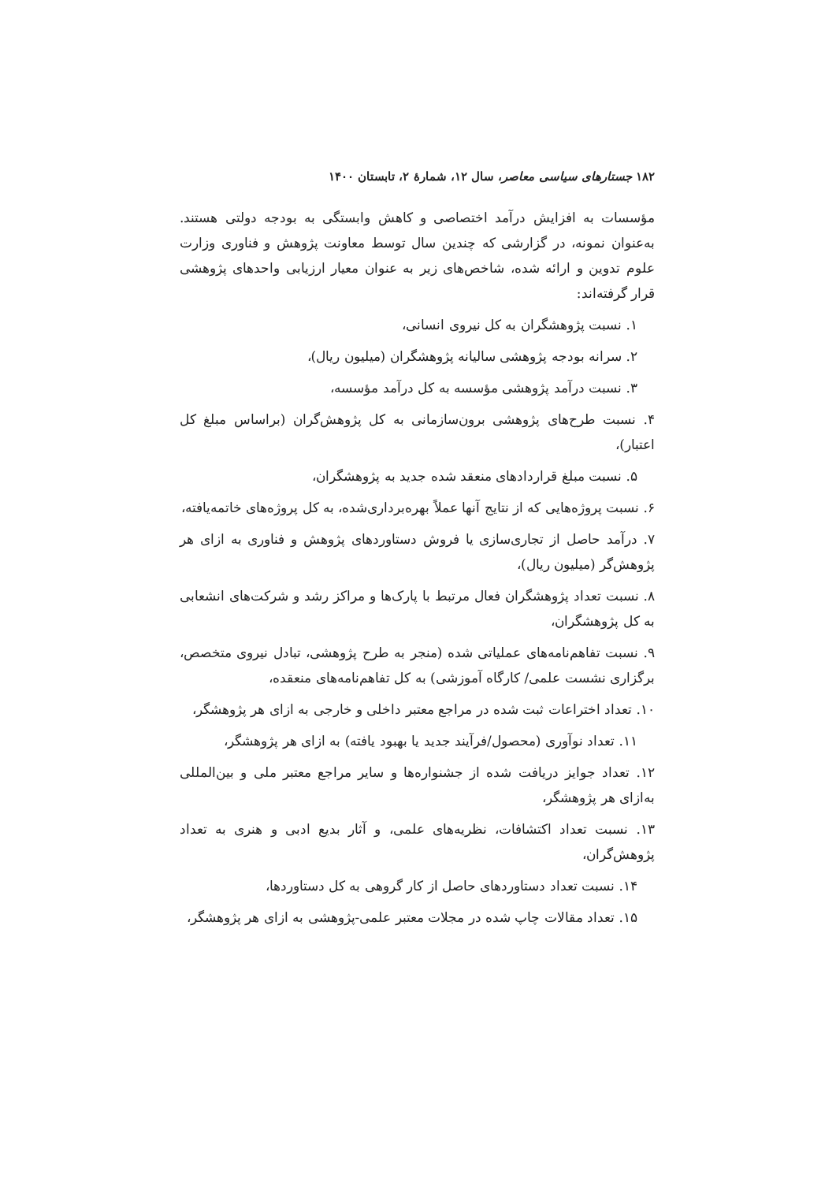۱۸۲ جستارهای سیاسی معاصر، سال ۱۲، شمارهٔ ۲، تابستان ۱۴۰۰
مؤسسات به افزایش درآمد اختصاصی و کاهش وابستگی به بودجه دولتی هستند. به‌عنوان نمونه، در گزارشی که چندین سال توسط معاونت پژوهش و فناوری وزارت علوم تدوین و ارائه شده، شاخص‌های زیر به عنوان معیار ارزیابی واحدهای پژوهشی قرار گرفته‌اند:
۱. نسبت پژوهشگران به کل نیروی انسانی،
۲. سرانه بودجه پژوهشی سالیانه پژوهشگران (میلیون ریال)،
۳. نسبت درآمد پژوهشی مؤسسه به کل درآمد مؤسسه،
۴. نسبت طرح‌های پژوهشی برون‌سازمانی به کل پژوهش‌گران (براساس مبلغ کل اعتبار)،
۵. نسبت مبلغ قراردادهای منعقد شده جدید به پژوهشگران،
۶. نسبت پروژه‌هایی که از نتایج آنها عملاً بهره‌برداری‌شده، به کل پروژه‌های خاتمه‌یافته،
۷. درآمد حاصل از تجاری‌سازی یا فروش دستاوردهای پژوهش و فناوری به ازای هر پژوهش‌گر (میلیون ریال)،
۸. نسبت تعداد پژوهشگران فعال مرتبط با پارک‌ها و مراکز رشد و شرکت‌های انشعابی به کل پژوهشگران،
۹. نسبت تفاهم‌نامه‌های عملیاتی شده (منجر به طرح پژوهشی، تبادل نیروی متخصص، برگزاری نشست علمی/ کارگاه آموزشی) به کل تفاهم‌نامه‌های منعقده،
۱۰. تعداد اختراعات ثبت شده در مراجع معتبر داخلی و خارجی به ازای هر پژوهشگر،
۱۱. تعداد نوآوری (محصول/فرآیند جدید یا بهبود یافته) به ازای هر پژوهشگر،
۱۲. تعداد جوایز دریافت شده از جشنواره‌ها و سایر مراجع معتبر ملی و بین‌المللی به‌ازای هر پژوهشگر،
۱۳. نسبت تعداد اکتشافات، نظریه‌های علمی، و آثار بدیع ادبی و هنری به تعداد پژوهش‌گران،
۱۴. نسبت تعداد دستاوردهای حاصل از کار گروهی به کل دستاوردها،
۱۵. تعداد مقالات چاپ شده در مجلات معتبر علمی-پژوهشی به ازای هر پژوهشگر،